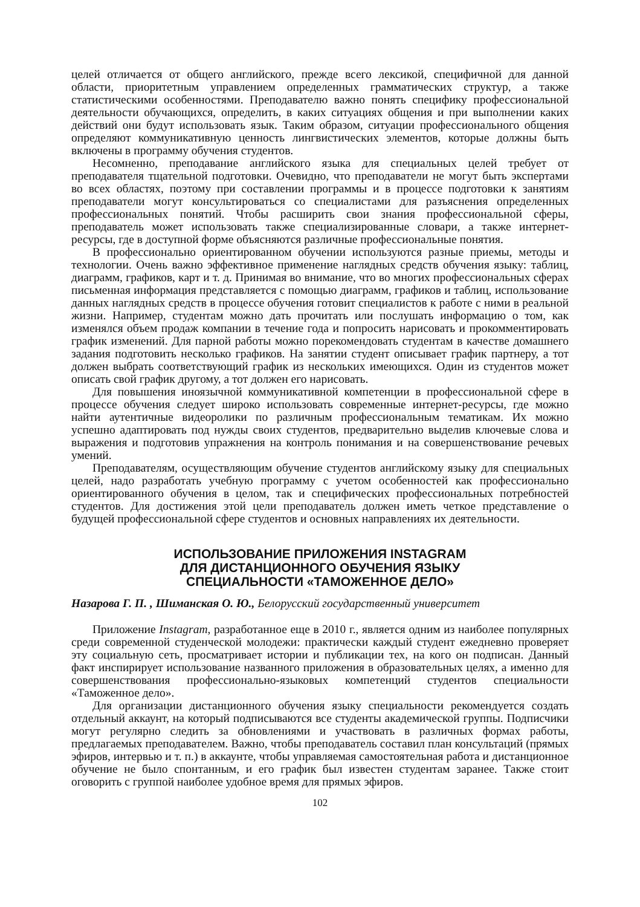целей отличается от общего английского, прежде всего лексикой, специфичной для данной области, приоритетным управлением определенных грамматических структур, а также статистическими особенностями. Преподавателю важно понять специфику профессиональной деятельности обучающихся, определить, в каких ситуациях общения и при выполнении каких действий они будут использовать язык. Таким образом, ситуации профессионального общения определяют коммуникативную ценность лингвистических элементов, которые должны быть включены в программу обучения студентов.
Несомненно, преподавание английского языка для специальных целей требует от преподавателя тщательной подготовки. Очевидно, что преподаватели не могут быть экспертами во всех областях, поэтому при составлении программы и в процессе подготовки к занятиям преподаватели могут консультироваться со специалистами для разъяснения определенных профессиональных понятий. Чтобы расширить свои знания профессиональной сферы, преподаватель может использовать также специализированные словари, а также интернет-ресурсы, где в доступной форме объясняются различные профессиональные понятия.
В профессионально ориентированном обучении используются разные приемы, методы и технологии. Очень важно эффективное применение наглядных средств обучения языку: таблиц, диаграмм, графиков, карт и т. д. Принимая во внимание, что во многих профессиональных сферах письменная информация представляется с помощью диаграмм, графиков и таблиц, использование данных наглядных средств в процессе обучения готовит специалистов к работе с ними в реальной жизни. Например, студентам можно дать прочитать или послушать информацию о том, как изменялся объем продаж компании в течение года и попросить нарисовать и прокомментировать график изменений. Для парной работы можно порекомендовать студентам в качестве домашнего задания подготовить несколько графиков. На занятии студент описывает график партнеру, а тот должен выбрать соответствующий график из нескольких имеющихся. Один из студентов может описать свой график другому, а тот должен его нарисовать.
Для повышения иноязычной коммуникативной компетенции в профессиональной сфере в процессе обучения следует широко использовать современные интернет-ресурсы, где можно найти аутентичные видеоролики по различным профессиональным тематикам. Их можно успешно адаптировать под нужды своих студентов, предварительно выделив ключевые слова и выражения и подготовив упражнения на контроль понимания и на совершенствование речевых умений.
Преподавателям, осуществляющим обучение студентов английскому языку для специальных целей, надо разработать учебную программу с учетом особенностей как профессионально ориентированного обучения в целом, так и специфических профессиональных потребностей студентов. Для достижения этой цели преподаватель должен иметь четкое представление о будущей профессиональной сфере студентов и основных направлениях их деятельности.
ИСПОЛЬЗОВАНИЕ ПРИЛОЖЕНИЯ INSTAGRAM
ДЛЯ ДИСТАНЦИОННОГО ОБУЧЕНИЯ ЯЗЫКУ
СПЕЦИАЛЬНОСТИ «ТАМОЖЕННОЕ ДЕЛО»
Назарова Г. П. , Шиманская О. Ю., Белорусский государственный университет
Приложение Instagram, разработанное еще в 2010 г., является одним из наиболее популярных среди современной студенческой молодежи: практически каждый студент ежедневно проверяет эту социальную сеть, просматривает истории и публикации тех, на кого он подписан. Данный факт инспирирует использование названного приложения в образовательных целях, а именно для совершенствования профессионально-языковых компетенций студентов специальности «Таможенное дело».
Для организации дистанционного обучения языку специальности рекомендуется создать отдельный аккаунт, на который подписываются все студенты академической группы. Подписчики могут регулярно следить за обновлениями и участвовать в различных формах работы, предлагаемых преподавателем. Важно, чтобы преподаватель составил план консультаций (прямых эфиров, интервью и т. п.) в аккаунте, чтобы управляемая самостоятельная работа и дистанционное обучение не было спонтанным, и его график был известен студентам заранее. Также стоит оговорить с группой наиболее удобное время для прямых эфиров.
102